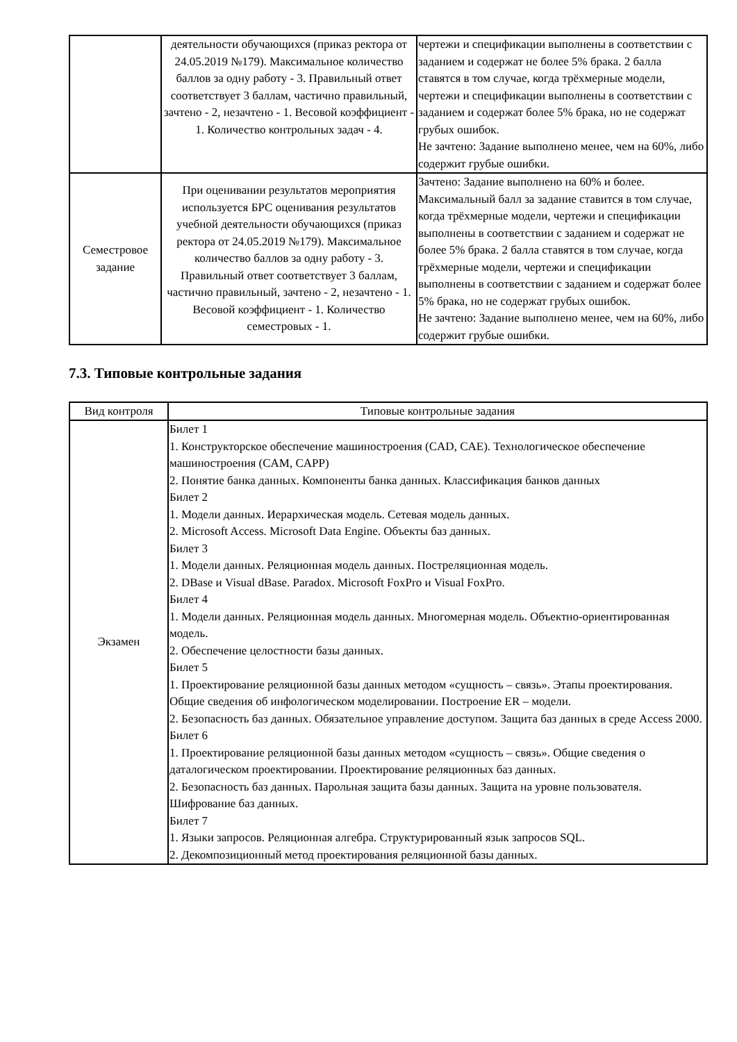| | деятельности обучающихся (приказ ректора от 24.05.2019 №179). Максимальное количество баллов за одну работу - 3. Правильный ответ соответствует 3 баллам, частично правильный, зачтено - 2, незачтено - 1. Весовой коэффициент - 1. Количество контрольных задач - 4. | чертежи и спецификации выполнены в соответствии с заданием и содержат не более 5% брака. 2 балла ставятся в том случае, когда трёхмерные модели, чертежи и спецификации выполнены в соответствии с заданием и содержат более 5% брака, но не содержат грубых ошибок. Не зачтено: Задание выполнено менее, чем на 60%, либо содержит грубые ошибки. |
| Семестровое задание | При оценивании результатов мероприятия используется БРС оценивания результатов учебной деятельности обучающихся (приказ ректора от 24.05.2019 №179). Максимальное количество баллов за одну работу - 3. Правильный ответ соответствует 3 баллам, частично правильный, зачтено - 2, незачтено - 1. Весовой коэффициент - 1. Количество семестровых - 1. | Зачтено: Задание выполнено на 60% и более. Максимальный балл за задание ставится в том случае, когда трёхмерные модели, чертежи и спецификации выполнены в соответствии с заданием и содержат не более 5% брака. 2 балла ставятся в том случае, когда трёхмерные модели, чертежи и спецификации выполнены в соответствии с заданием и содержат более 5% брака, но не содержат грубых ошибок. Не зачтено: Задание выполнено менее, чем на 60%, либо содержит грубые ошибки. |
7.3. Типовые контрольные задания
| Вид контроля | Типовые контрольные задания |
| --- | --- |
| Экзамен | Билет 1 1. Конструкторское обеспечение машиностроения (CAD, CAE). Технологическое обеспечение машиностроения (CAM, CAPP) 2. Понятие банка данных. Компоненты банка данных. Классификация банков данных Билет 2 1. Модели данных. Иерархическая модель. Сетевая модель данных. 2. Microsoft Access. Microsoft Data Engine. Объекты баз данных. Билет 3 1. Модели данных. Реляционная модель данных. Постреляционная модель. 2. DBase и Visual dBase. Paradox. Microsoft FoxPro и Visual FoxPro. Билет 4 1. Модели данных. Реляционная модель данных. Многомерная модель. Объектно-ориентированная модель. 2. Обеспечение целостности базы данных. Билет 5 1. Проектирование реляционной базы данных методом «сущность – связь». Этапы проектирования. Общие сведения об инфологическом моделировании. Построение ER – модели. 2. Безопасность баз данных. Обязательное управление доступом. Защита баз данных в среде Access 2000. Билет 6 1. Проектирование реляционной базы данных методом «сущность – связь». Общие сведения о даталогическом проектировании. Проектирование реляционных баз данных. 2. Безопасность баз данных. Парольная защита базы данных. Защита на уровне пользователя. Шифрование баз данных. Билет 7 1. Языки запросов. Реляционная алгебра. Структурированный язык запросов SQL. 2. Декомпозиционный метод проектирования реляционной базы данных. |